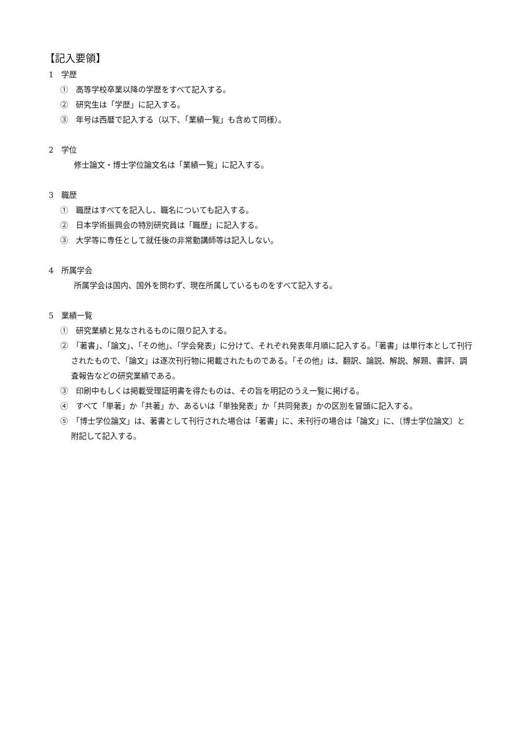【記入要領】
1　学歴
①　高等学校卒業以降の学歴をすべて記入する。
②　研究生は「学歴」に記入する。
③　年号は西暦で記入する（以下、「業績一覧」も含めて同様）。
2　学位
修士論文・博士学位論文名は「業績一覧」に記入する。
3　職歴
①　職歴はすべてを記入し、職名についても記入する。
②　日本学術振興会の特別研究員は「職歴」に記入する。
③　大学等に専任として就任後の非常勤講師等は記入しない。
4　所属学会
所属学会は国内、国外を問わず、現在所属しているものをすべて記入する。
5　業績一覧
①　研究業績と見なされるものに限り記入する。
②　「著書」、「論文」、「その他」、「学会発表」に分けて、それぞれ発表年月順に記入する。「著書」は単行本として刊行されたもので、「論文」は逐次刊行物に掲載されたものである。「その他」は、翻訳、論説、解説、解題、書評、調査報告などの研究業績である。
③　印刷中もしくは掲載受理証明書を得たものは、その旨を明記のうえ一覧に掲げる。
④　すべて「単著」か「共著」か、あるいは「単独発表」か「共同発表」かの区別を冒頭に記入する。
⑤　「博士学位論文」は、著書として刊行された場合は「著書」に、未刊行の場合は「論文」に、〔博士学位論文〕と附記して記入する。